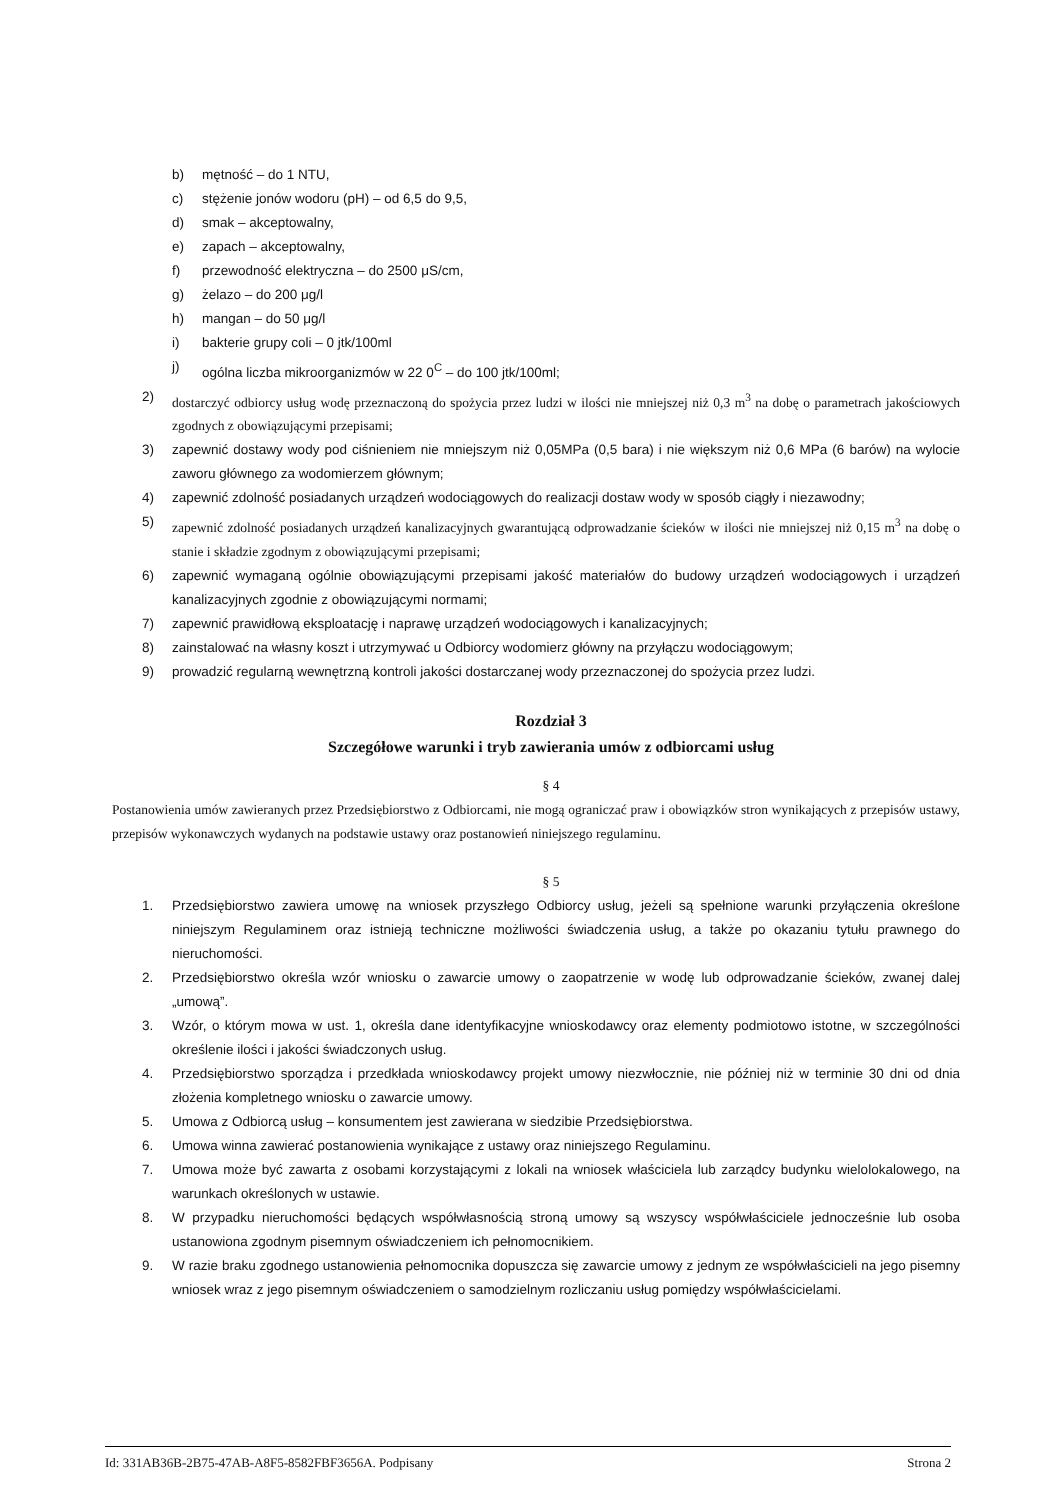b) mętność – do 1 NTU,
c) stężenie jonów wodoru (pH) – od 6,5 do 9,5,
d) smak – akceptowalny,
e) zapach – akceptowalny,
f) przewodność elektryczna – do 2500 μS/cm,
g) żelazo – do 200 μg/l
h) mangan – do 50 μg/l
i) bakterie grupy coli – 0 jtk/100ml
j) ogólna liczba mikroorganizmów w 22 0<sup>C</sup> – do 100 jtk/100ml;
2) dostarczyć odbiorcy usług wodę przeznaczoną do spożycia przez ludzi w ilości nie mniejszej niż 0,3 m<sup>3</sup> na dobę o parametrach jakościowych zgodnych z obowiązującymi przepisami;
3) zapewnić dostawy wody pod ciśnieniem nie mniejszym niż 0,05MPa (0,5 bara) i nie większym niż 0,6 MPa (6 barów) na wylocie zaworu głównego za wodomierzem głównym;
4) zapewnić zdolność posiadanych urządzeń wodociągowych do realizacji dostaw wody w sposób ciągły i niezawodny;
5) zapewnić zdolność posiadanych urządzeń kanalizacyjnych gwarantującą odprowadzanie ścieków w ilości nie mniejszej niż 0,15 m<sup>3</sup> na dobę o stanie i składzie zgodnym z obowiązującymi przepisami;
6) zapewnić wymaganą ogólnie obowiązującymi przepisami jakość materiałów do budowy urządzeń wodociągowych i urządzeń kanalizacyjnych zgodnie z obowiązującymi normami;
7) zapewnić prawidłową eksploatację i naprawę urządzeń wodociągowych i kanalizacyjnych;
8) zainstalować na własny koszt i utrzymywać u Odbiorcy wodomierz główny na przyłączu wodociągowym;
9) prowadzić regularną wewnętrzną kontroli jakości dostarczanej wody przeznaczonej do spożycia przez ludzi.
Rozdział 3
Szczegółowe warunki i tryb zawierania umów z odbiorcami usług
§ 4
Postanowienia umów zawieranych przez Przedsiębiorstwo z Odbiorcami, nie mogą ograniczać praw i obowiązków stron wynikających z przepisów ustawy, przepisów wykonawczych wydanych na podstawie ustawy oraz postanowień niniejszego regulaminu.
§ 5
1. Przedsiębiorstwo zawiera umowę na wniosek przyszłego Odbiorcy usług, jeżeli są spełnione warunki przyłączenia określone niniejszym Regulaminem oraz istnieją techniczne możliwości świadczenia usług, a także po okazaniu tytułu prawnego do nieruchomości.
2. Przedsiębiorstwo określa wzór wniosku o zawarcie umowy o zaopatrzenie w wodę lub odprowadzanie ścieków, zwanej dalej „umową”.
3. Wzór, o którym mowa w ust. 1, określa dane identyfikacyjne wnioskodawcy oraz elementy podmiotowo istotne, w szczególności określenie ilości i jakości świadczonych usług.
4. Przedsiębiorstwo sporządza i przedkłada wnioskodawcy projekt umowy niezwłocznie, nie później niż w terminie 30 dni od dnia złożenia kompletnego wniosku o zawarcie umowy.
5. Umowa z Odbiorcą usług – konsumentem jest zawierana w siedzibie Przedsiębiorstwa.
6. Umowa winna zawierać postanowienia wynikające z ustawy oraz niniejszego Regulaminu.
7. Umowa może być zawarta z osobami korzystającymi z lokali na wniosek właściciela lub zarządcy budynku wielolokalowego, na warunkach określonych w ustawie.
8. W przypadku nieruchomości będących współwłasnością stroną umowy są wszyscy współwłaściciele jednocześnie lub osoba ustanowiona zgodnym pisemnym oświadczeniem ich pełnomocnikiem.
9. W razie braku zgodnego ustanowienia pełnomocnika dopuszcza się zawarcie umowy z jednym ze współwłaścicieli na jego pisemny wniosek wraz z jego pisemnym oświadczeniem o samodzielnym rozliczaniu usług pomiędzy współwłaścicielami.
Id: 331AB36B-2B75-47AB-A8F5-8582FBF3656A. Podpisany Strona 2